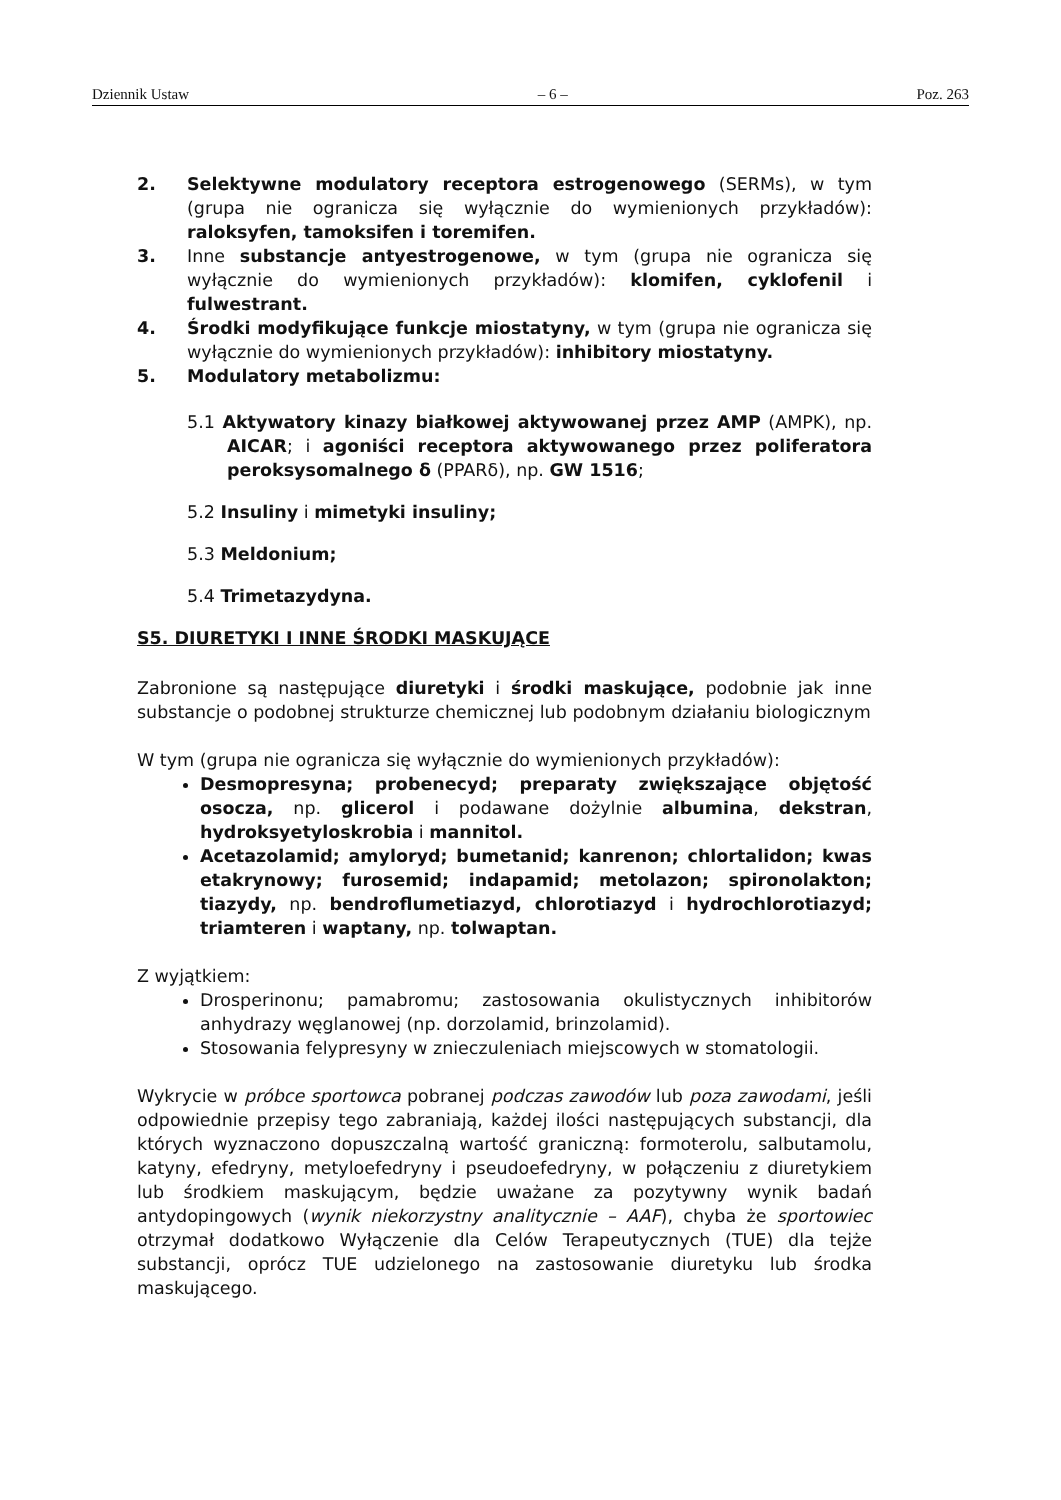Dziennik Ustaw – 6 – Poz. 263
2. Selektywne modulatory receptora estrogenowego (SERMs), w tym (grupa nie ogranicza się wyłącznie do wymienionych przykładów): raloksyfen, tamoksifen i toremifen.
3. Inne substancje antyestrogenowe, w tym (grupa nie ogranicza się wyłącznie do wymienionych przykładów): klomifen, cyklofenil i fulwestrant.
4. Środki modyfikujące funkcje miostatyny, w tym (grupa nie ogranicza się wyłącznie do wymienionych przykładów): inhibitory miostatyny.
5. Modulatory metabolizmu:
5.1 Aktywatory kinazy białkowej aktywowanej przez AMP (AMPK), np. AICAR; i agoniści receptora aktywowanego przez poliferatora peroksysomalnego δ (PPARδ), np. GW 1516;
5.2 Insuliny i mimetyki insuliny;
5.3 Meldonium;
5.4 Trimetazydyna.
S5. DIURETYKI I INNE ŚRODKI MASKUJĄCE
Zabronione są następujące diuretyki i środki maskujące, podobnie jak inne substancje o podobnej strukturze chemicznej lub podobnym działaniu biologicznym
W tym (grupa nie ogranicza się wyłącznie do wymienionych przykładów):
Desmopresyna; probenecyd; preparaty zwiększające objętość osocza, np. glicerol i podawane dożylnie albumina, dekstran, hydroksyetyloskrobia i mannitol.
Acetazolamid; amyloryd; bumetanid; kanrenon; chlortalidon; kwas etakrynowy; furosemid; indapamid; metolazon; spironolakton; tiazydy, np. bendroflumetiazyd, chlorotiazyd i hydrochlorotiazyd; triamteren i waptany, np. tolwaptan.
Z wyjątkiem:
Drosperinonu; pamabromu; zastosowania okulistycznych inhibitorów anhydrazy węglanowej (np. dorzolamid, brinzolamid).
Stosowania felypresyny w znieczuleniach miejscowych w stomatologii.
Wykrycie w próbce sportowca pobranej podczas zawodów lub poza zawodami, jeśli odpowiednie przepisy tego zabraniają, każdej ilości następujących substancji, dla których wyznaczono dopuszczalną wartość graniczną: formoterolu, salbutamolu, katyny, efedryny, metyloefedryny i pseudoefedryny, w połączeniu z diuretykiem lub środkiem maskującym, będzie uważane za pozytywny wynik badań antydopingowych (wynik niekorzystny analitycznie – AAF), chyba że sportowiec otrzymał dodatkowo Wyłączenie dla Celów Terapeutycznych (TUE) dla tejże substancji, oprócz TUE udzielonego na zastosowanie diuretyku lub środka maskującego.